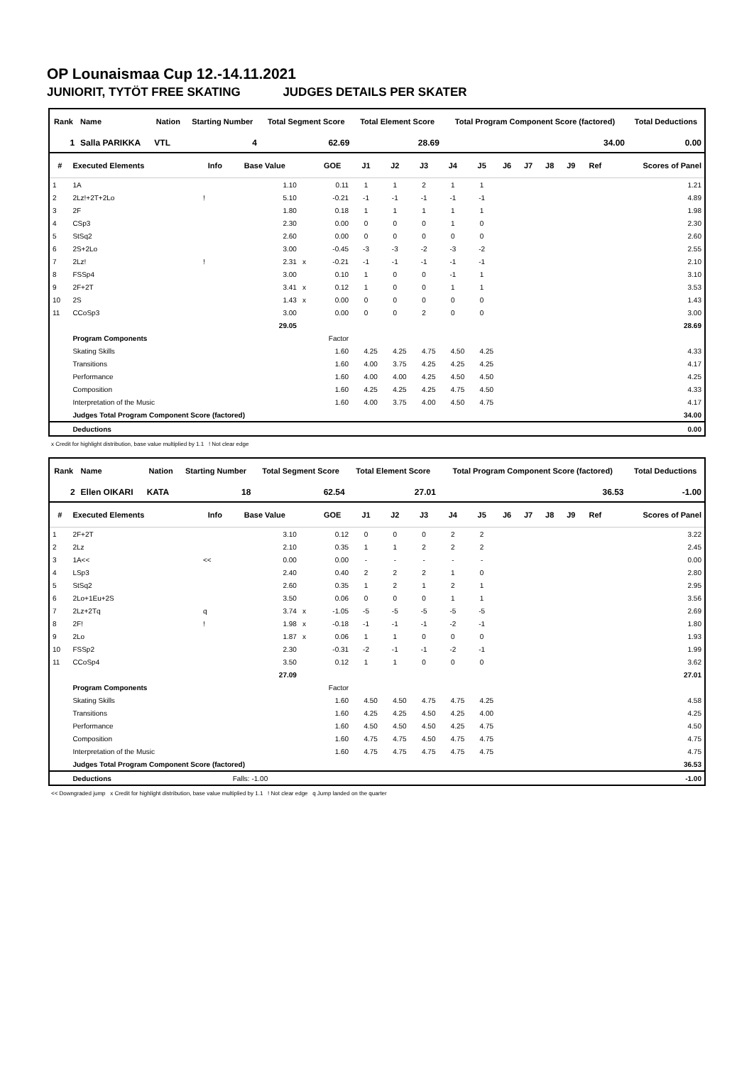OP Lounaismaa Cup 12.-14.11.2021
JUNIORIT, TYTÖT FREE SKATING JUDGES DETAILS PER SKATER
| Rank | Name | Nation | Starting Number | Total Segment Score | Total Element Score | Total Program Component Score (factored) | Total Deductions |
| --- | --- | --- | --- | --- | --- | --- | --- |
| 1 | Salla PARIKKA | VTL | 4 | 62.69 | 28.69 | 34.00 | 0.00 |
| # | Executed Elements | Info | Base Value | | GOE | J1 | J2 | J3 | J4 | J5 | J6 | J7 | J8 | J9 | Ref | Scores of Panel |
| --- | --- | --- | --- | --- | --- | --- | --- | --- | --- | --- | --- | --- | --- | --- | --- | --- |
| 1 | 1A | | 1.10 | | 0.11 | 1 | 1 | 2 | 1 | 1 | | | | | | 1.21 |
| 2 | 2Lz!+2T+2Lo | ! | 5.10 | | -0.21 | -1 | -1 | -1 | -1 | -1 | | | | | | 4.89 |
| 3 | 2F | | 1.80 | | 0.18 | 1 | 1 | 1 | 1 | 1 | | | | | | 1.98 |
| 4 | CSp3 | | 2.30 | | 0.00 | 0 | 0 | 0 | 1 | 0 | | | | | | 2.30 |
| 5 | StSq2 | | 2.60 | | 0.00 | 0 | 0 | 0 | 0 | 0 | | | | | | 2.60 |
| 6 | 2S+2Lo | | 3.00 | | -0.45 | -3 | -3 | -2 | -3 | -2 | | | | | | 2.55 |
| 7 | 2Lz! | ! | 2.31 | x | -0.21 | -1 | -1 | -1 | -1 | -1 | | | | | | 2.10 |
| 8 | FSSp4 | | 3.00 | | 0.10 | 1 | 0 | 0 | -1 | 1 | | | | | | 3.10 |
| 9 | 2F+2T | | 3.41 | x | 0.12 | 1 | 0 | 0 | 1 | 1 | | | | | | 3.53 |
| 10 | 2S | | 1.43 | x | 0.00 | 0 | 0 | 0 | 0 | 0 | | | | | | 1.43 |
| 11 | CCoSp3 | | 3.00 | | 0.00 | 0 | 0 | 2 | 0 | 0 | | | | | | 3.00 |
| | | | 29.05 | | | | | | | | | | | | | 28.69 |
| | Program Components | | | | Factor | | | | | | | | | | | |
| | Skating Skills | | | | 1.60 | 4.25 | 4.25 | 4.75 | 4.50 | 4.25 | | | | | | 4.33 |
| | Transitions | | | | 1.60 | 4.00 | 3.75 | 4.25 | 4.25 | 4.25 | | | | | | 4.17 |
| | Performance | | | | 1.60 | 4.00 | 4.00 | 4.25 | 4.50 | 4.50 | | | | | | 4.25 |
| | Composition | | | | 1.60 | 4.25 | 4.25 | 4.25 | 4.75 | 4.50 | | | | | | 4.33 |
| | Interpretation of the Music | | | | 1.60 | 4.00 | 3.75 | 4.00 | 4.50 | 4.75 | | | | | | 4.17 |
| | Judges Total Program Component Score (factored) | | | | | | | | | | | | | | | 34.00 |
| | Deductions | | | | | | | | | | | | | | | 0.00 |
x Credit for highlight distribution, base value multiplied by 1.1 ! Not clear edge
| Rank | Name | Nation | Starting Number | Total Segment Score | Total Element Score | Total Program Component Score (factored) | Total Deductions |
| --- | --- | --- | --- | --- | --- | --- | --- |
| 2 | Ellen OIKARI | KATA | 18 | 62.54 | 27.01 | 36.53 | -1.00 |
| # | Executed Elements | Info | Base Value | | GOE | J1 | J2 | J3 | J4 | J5 | J6 | J7 | J8 | J9 | Ref | Scores of Panel |
| --- | --- | --- | --- | --- | --- | --- | --- | --- | --- | --- | --- | --- | --- | --- | --- | --- |
| 1 | 2F+2T | | 3.10 | | 0.12 | 0 | 0 | 0 | 2 | 2 | | | | | | 3.22 |
| 2 | 2Lz | | 2.10 | | 0.35 | 1 | 1 | 2 | 2 | 2 | | | | | | 2.45 |
| 3 | 1A<< | << | 0.00 | | 0.00 | - | - | - | - | - | | | | | | 0.00 |
| 4 | LSp3 | | 2.40 | | 0.40 | 2 | 2 | 2 | 1 | 0 | | | | | | 2.80 |
| 5 | StSq2 | | 2.60 | | 0.35 | 1 | 2 | 1 | 2 | 1 | | | | | | 2.95 |
| 6 | 2Lo+1Eu+2S | | 3.50 | | 0.06 | 0 | 0 | 0 | 1 | 1 | | | | | | 3.56 |
| 7 | 2Lz+2Tq | q | 3.74 | x | -1.05 | -5 | -5 | -5 | -5 | -5 | | | | | | 2.69 |
| 8 | 2F! | ! | 1.98 | x | -0.18 | -1 | -1 | -1 | -2 | -1 | | | | | | 1.80 |
| 9 | 2Lo | | 1.87 | x | 0.06 | 1 | 1 | 0 | 0 | 0 | | | | | | 1.93 |
| 10 | FSSp2 | | 2.30 | | -0.31 | -2 | -1 | -1 | -2 | -1 | | | | | | 1.99 |
| 11 | CCoSp4 | | 3.50 | | 0.12 | 1 | 1 | 0 | 0 | 0 | | | | | | 3.62 |
| | | | 27.09 | | | | | | | | | | | | | 27.01 |
| | Program Components | | | | Factor | | | | | | | | | | | |
| | Skating Skills | | | | 1.60 | 4.50 | 4.50 | 4.75 | 4.75 | 4.25 | | | | | | 4.58 |
| | Transitions | | | | 1.60 | 4.25 | 4.25 | 4.50 | 4.25 | 4.00 | | | | | | 4.25 |
| | Performance | | | | 1.60 | 4.50 | 4.50 | 4.50 | 4.25 | 4.75 | | | | | | 4.50 |
| | Composition | | | | 1.60 | 4.75 | 4.75 | 4.50 | 4.75 | 4.75 | | | | | | 4.75 |
| | Interpretation of the Music | | | | 1.60 | 4.75 | 4.75 | 4.75 | 4.75 | 4.75 | | | | | | 4.75 |
| | Judges Total Program Component Score (factored) | | | | | | | | | | | | | | | 36.53 |
| | Deductions | | Falls: -1.00 | | | | | | | | | | | | | -1.00 |
<< Downgraded jump x Credit for highlight distribution, base value multiplied by 1.1 ! Not clear edge q Jump landed on the quarter